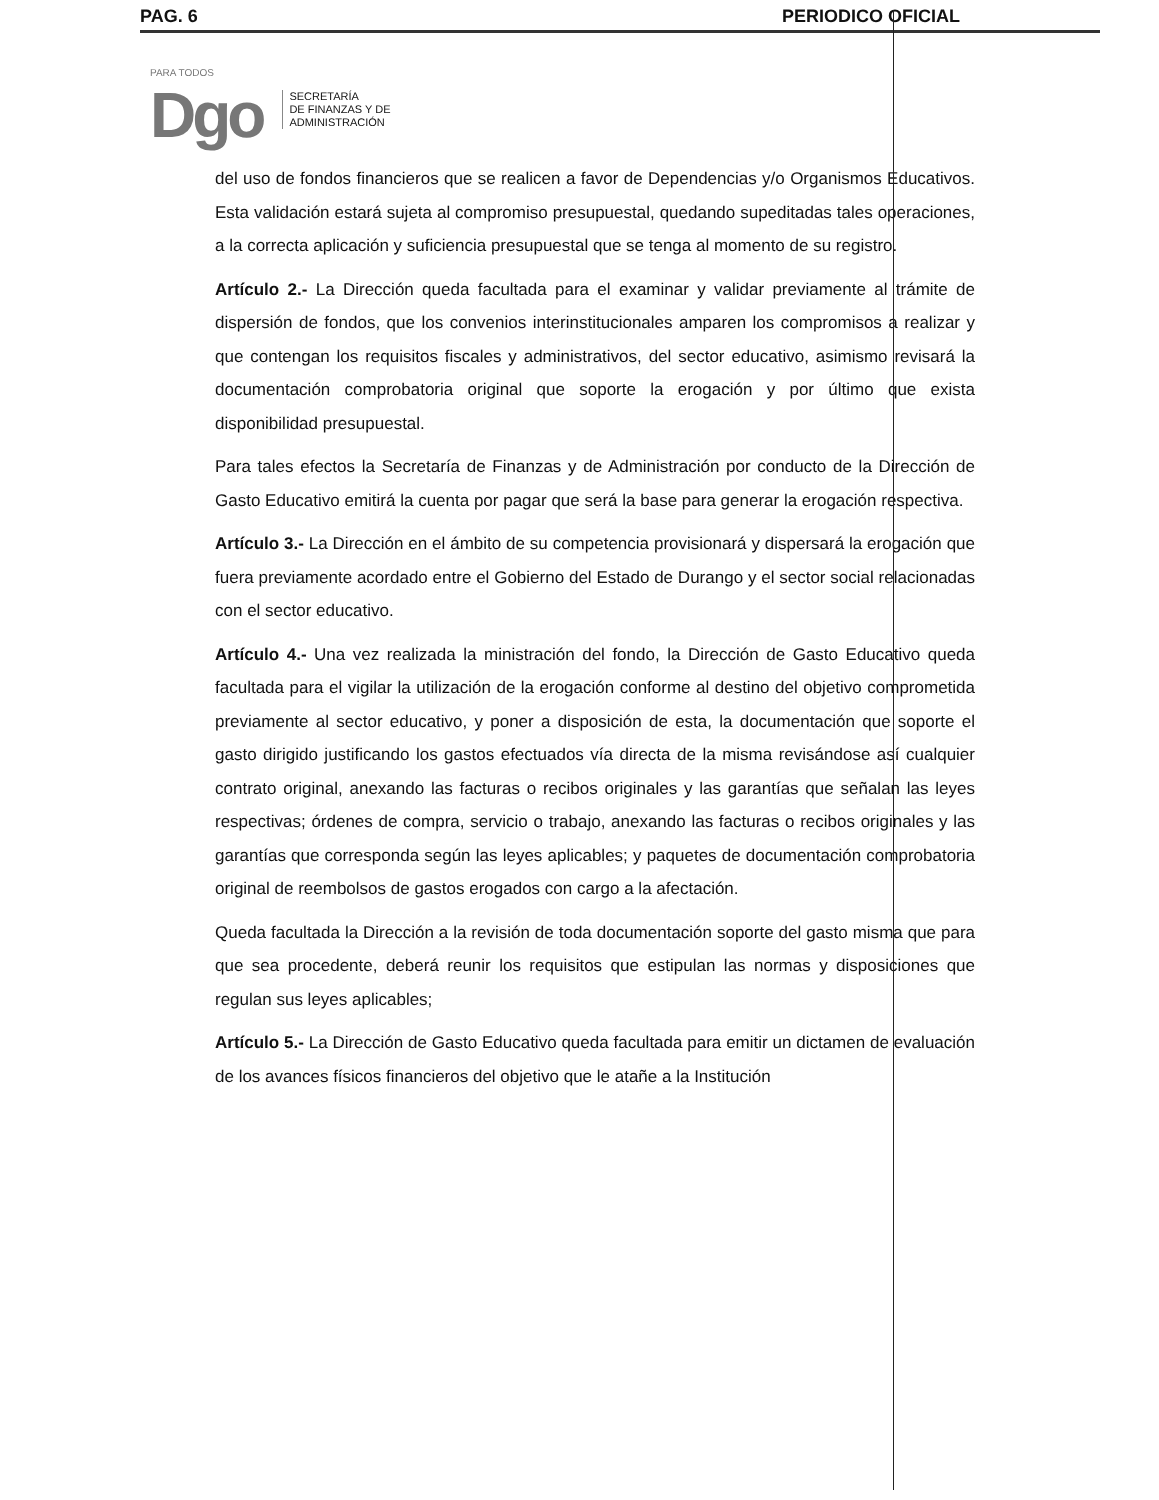PAG. 6 PERIODICO OFICIAL
PARA TODOS
Dgo
SECRETARÍA
DE FINANZAS Y DE
ADMINISTRACIÓN
del uso de fondos financieros que se realicen a favor de Dependencias y/o Organismos Educativos. Esta validación estará sujeta al compromiso presupuestal, quedando supeditadas tales operaciones, a la correcta aplicación y suficiencia presupuestal que se tenga al momento de su registro.
Artículo 2.- La Dirección queda facultada para el examinar y validar previamente al trámite de dispersión de fondos, que los convenios interinstitucionales amparen los compromisos a realizar y que contengan los requisitos fiscales y administrativos, del sector educativo, asimismo revisará la documentación comprobatoria original que soporte la erogación y por último que exista disponibilidad presupuestal.
Para tales efectos la Secretaría de Finanzas y de Administración por conducto de la Dirección de Gasto Educativo emitirá la cuenta por pagar que será la base para generar la erogación respectiva.
Artículo 3.- La Dirección en el ámbito de su competencia provisionará y dispersará la erogación que fuera previamente acordado entre el Gobierno del Estado de Durango y el sector social relacionadas con el sector educativo.
Artículo 4.- Una vez realizada la ministración del fondo, la Dirección de Gasto Educativo queda facultada para el vigilar la utilización de la erogación conforme al destino del objetivo comprometida previamente al sector educativo, y poner a disposición de esta, la documentación que soporte el gasto dirigido justificando los gastos efectuados vía directa de la misma revisándose así cualquier contrato original, anexando las facturas o recibos originales y las garantías que señalan las leyes respectivas; órdenes de compra, servicio o trabajo, anexando las facturas o recibos originales y las garantías que corresponda según las leyes aplicables; y paquetes de documentación comprobatoria original de reembolsos de gastos erogados con cargo a la afectación.
Queda facultada la Dirección a la revisión de toda documentación soporte del gasto misma que para que sea procedente, deberá reunir los requisitos que estipulan las normas y disposiciones que regulan sus leyes aplicables;
Artículo 5.- La Dirección de Gasto Educativo queda facultada para emitir un dictamen de evaluación de los avances físicos financieros del objetivo que le atañe a la Institución